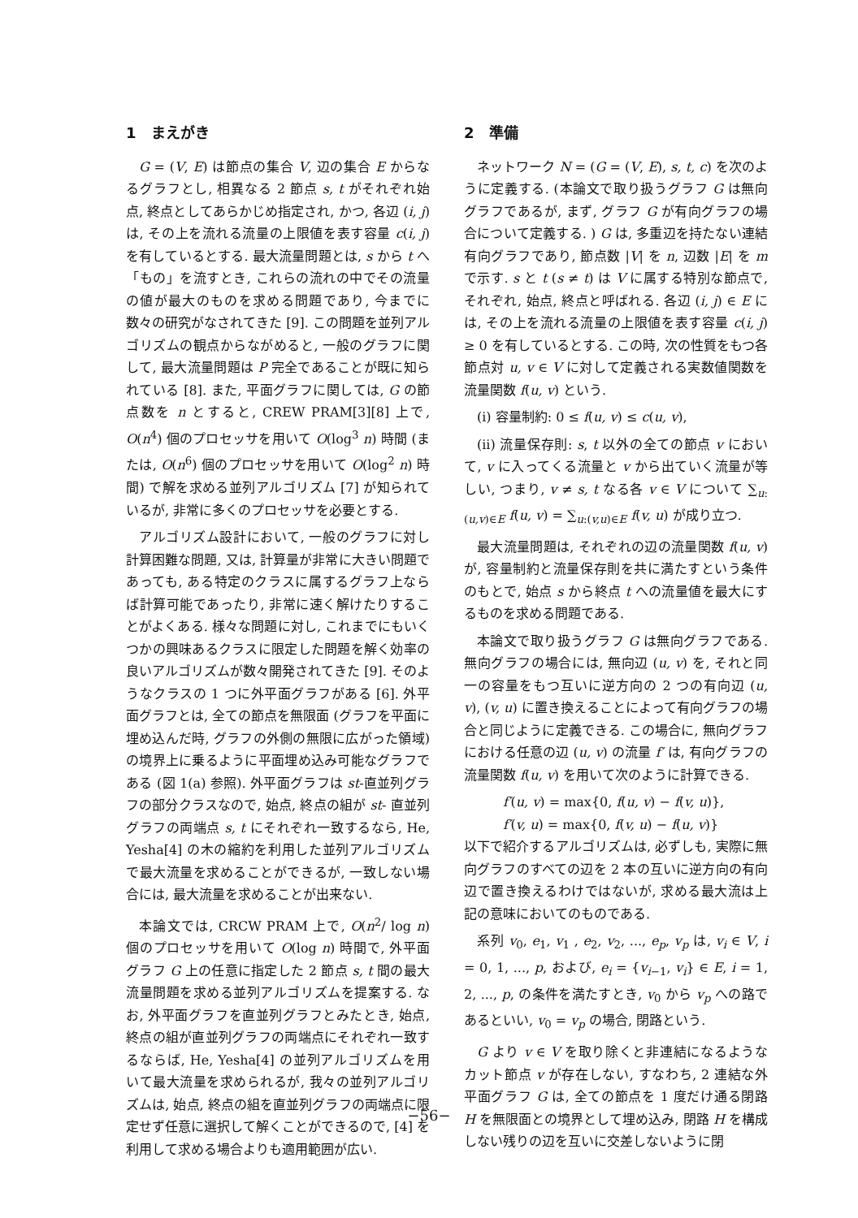1　まえがき
G = (V, E) は節点の集合 V, 辺の集合 E からなるグラフとし, 相異なる 2 節点 s, t がそれぞれ始点, 終点としてあらかじめ指定され, かつ, 各辺 (i, j) は, その上を流れる流量の上限値を表す容量 c(i, j) を有しているとする. 最大流量問題とは, s から t へ「もの」を流すとき, これらの流れの中でその流量の値が最大のものを求める問題であり, 今までに数々の研究がなされてきた [9]. この問題を並列アルゴリズムの観点からながめると, 一般のグラフに関して, 最大流量問題は P 完全であることが既に知られている [8]. また, 平面グラフに関しては, G の節点数を n とすると, CREW PRAM[3][8] 上で, O(n<sup>4</sup>) 個のプロセッサを用いて O(log<sup>3</sup> n) 時間 (または, O(n<sup>6</sup>) 個のプロセッサを用いて O(log<sup>2</sup> n) 時間) で解を求める並列アルゴリズム [7] が知られているが, 非常に多くのプロセッサを必要とする.
アルゴリズム設計において, 一般のグラフに対し計算困難な問題, 又は, 計算量が非常に大きい問題であっても, ある特定のクラスに属するグラフ上ならば計算可能であったり, 非常に速く解けたりすることがよくある. 様々な問題に対し, これまでにもいくつかの興味あるクラスに限定した問題を解く効率の良いアルゴリズムが数々開発されてきた [9]. そのようなクラスの 1 つに外平面グラフがある [6]. 外平面グラフとは, 全ての節点を無限面 (グラフを平面に埋め込んだ時, グラフの外側の無限に広がった領域) の境界上に乗るように平面埋め込み可能なグラフである (図 1(a) 参照). 外平面グラフは st-直並列グラフの部分クラスなので, 始点, 終点の組が st- 直並列グラフの両端点 s, t にそれぞれ一致するなら, He, Yesha[4] の木の縮約を利用した並列アルゴリズムで最大流量を求めることができるが, 一致しない場合には, 最大流量を求めることが出来ない.
本論文では, CRCW PRAM 上で, O(n<sup>2</sup>/ log n) 個のプロセッサを用いて O(log n) 時間で, 外平面グラフ G 上の任意に指定した 2 節点 s, t 間の最大流量問題を求める並列アルゴリズムを提案する. なお, 外平面グラフを直並列グラフとみたとき, 始点, 終点の組が直並列グラフの両端点にそれぞれ一致するならば, He, Yesha[4] の並列アルゴリズムを用いて最大流量を求められるが, 我々の並列アルゴリズムは, 始点, 終点の組を直並列グラフの両端点に限定せず任意に選択して解くことができるので, [4] を利用して求める場合よりも適用範囲が広い.
2　準備
ネットワーク N = (G = (V, E), s, t, c) を次のように定義する. (本論文で取り扱うグラフ G は無向グラフであるが, まず, グラフ G が有向グラフの場合について定義する. ) G は, 多重辺を持たない連結有向グラフであり, 節点数 |V| を n, 辺数 |E| を m で示す. s と t (s ≠ t) は V に属する特別な節点で, それぞれ, 始点, 終点と呼ばれる. 各辺 (i, j) ∈ E には, その上を流れる流量の上限値を表す容量 c(i, j) ≥ 0 を有しているとする. この時, 次の性質をもつ各節点対 u, v ∈ V に対して定義される実数値関数を流量関数 f(u, v) という.
(i) 容量制約: 0 ≤ f(u, v) ≤ c(u, v),
(ii) 流量保存則: s, t 以外の全ての節点 v において, v に入ってくる流量と v から出ていく流量が等しい, つまり, v ≠ s, t なる各 v ∈ V について ∑<sub>u:(u,v)∈E</sub> f(u, v) = ∑<sub>u:(v,u)∈E</sub> f(v, u) が成り立つ.
最大流量問題は, それぞれの辺の流量関数 f(u, v) が, 容量制約と流量保存則を共に満たすという条件のもとで, 始点 s から終点 t への流量値を最大にするものを求める問題である.
本論文で取り扱うグラフ G は無向グラフである. 無向グラフの場合には, 無向辺 (u, v) を, それと同一の容量をもつ互いに逆方向の 2 つの有向辺 (u, v), (v, u) に置き換えることによって有向グラフの場合と同じように定義できる. この場合に, 無向グラフにおける任意の辺 (u, v) の流量 f′ は, 有向グラフの流量関数 f(u, v) を用いて次のように計算できる.
f′(u, v) = max{0, f(u, v) − f(v, u)},
f′(v, u) = max{0, f(v, u) − f(u, v)}
以下で紹介するアルゴリズムは, 必ずしも, 実際に無向グラフのすべての辺を 2 本の互いに逆方向の有向辺で置き換えるわけではないが, 求める最大流は上記の意味においてのものである.
系列 v<sub>0</sub>, e<sub>1</sub>, v<sub>1</sub> , e<sub>2</sub>, v<sub>2</sub>, ..., e<sub>p</sub>, v<sub>p</sub> は, v<sub>i</sub> ∈ V, i = 0, 1, ..., p, および, e<sub>i</sub> = {v<sub>i−1</sub>, v<sub>i</sub>} ∈ E, i = 1, 2, ..., p, の条件を満たすとき, v<sub>0</sub> から v<sub>p</sub> への路であるといい, v<sub>0</sub> = v<sub>p</sub> の場合, 閉路という.
G より v ∈ V を取り除くと非連結になるようなカット節点 v が存在しない, すなわち, 2 連結な外平面グラフ G は, 全ての節点を 1 度だけ通る閉路 H を無限面との境界として埋め込み, 閉路 H を構成しない残りの辺を互いに交差しないように閉
−56−